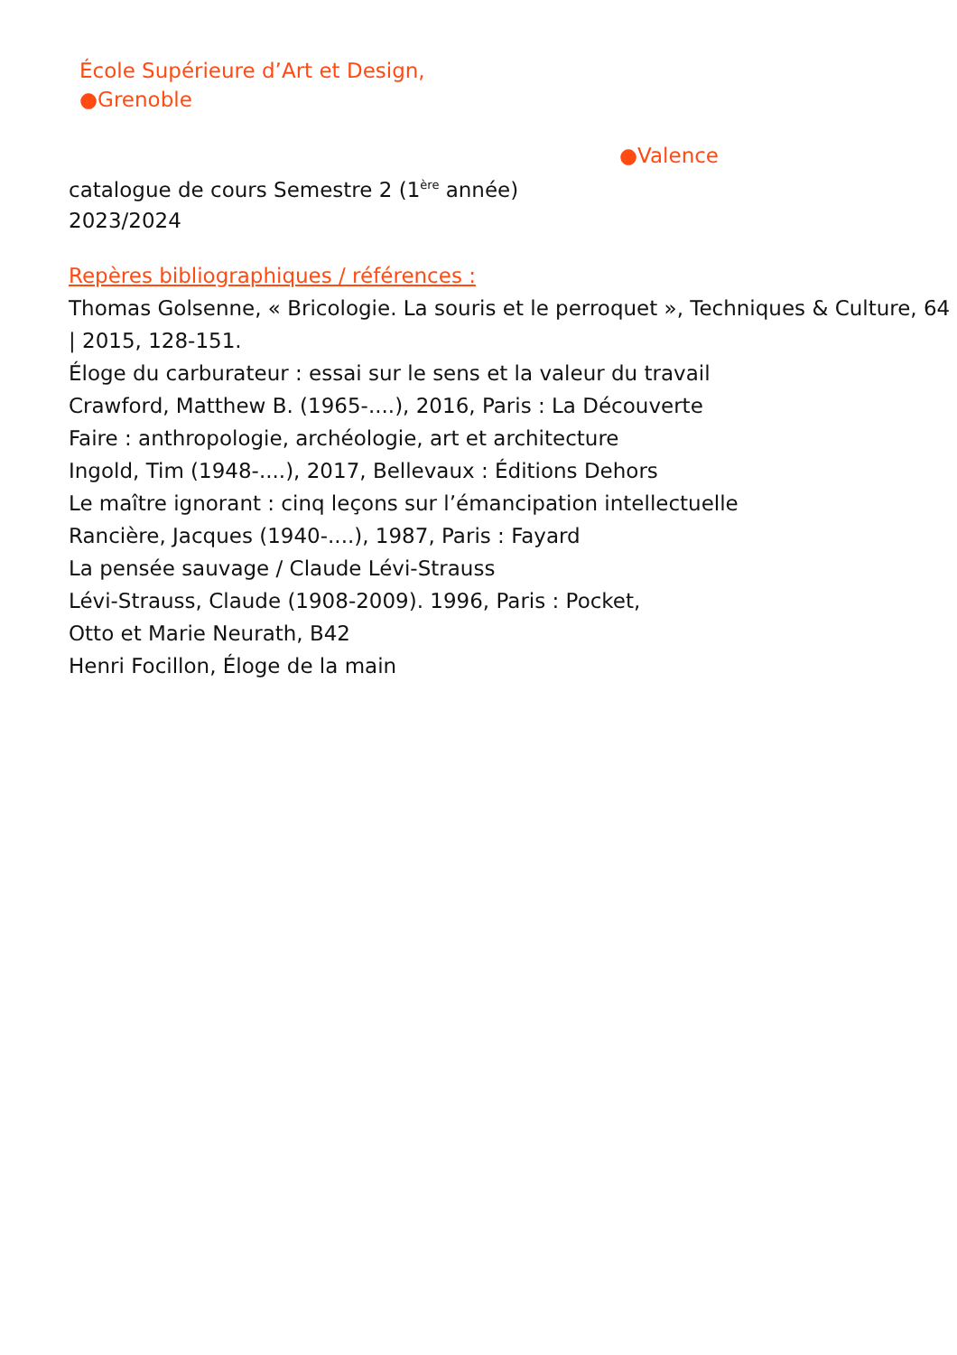École Supérieure d’Art et Design,
●Grenoble
●Valence
catalogue de cours Semestre 2 (1<sup>ère</sup> année)
2023/2024
Repères bibliographiques / références :
Thomas Golsenne, « Bricologie. La souris et le perroquet », Techniques & Culture, 64 | 2015, 128-151.
Éloge du carburateur : essai sur le sens et la valeur du travail
Crawford, Matthew B. (1965-....), 2016, Paris : La Découverte
Faire : anthropologie, archéologie, art et architecture
Ingold, Tim (1948-....), 2017, Bellevaux : Éditions Dehors
Le maître ignorant : cinq leçons sur l’émancipation intellectuelle
Rancière, Jacques (1940-....), 1987, Paris : Fayard
La pensée sauvage / Claude Lévi-Strauss
Lévi-Strauss, Claude (1908-2009). 1996, Paris : Pocket,
Otto et Marie Neurath, B42
Henri Focillon, Éloge de la main